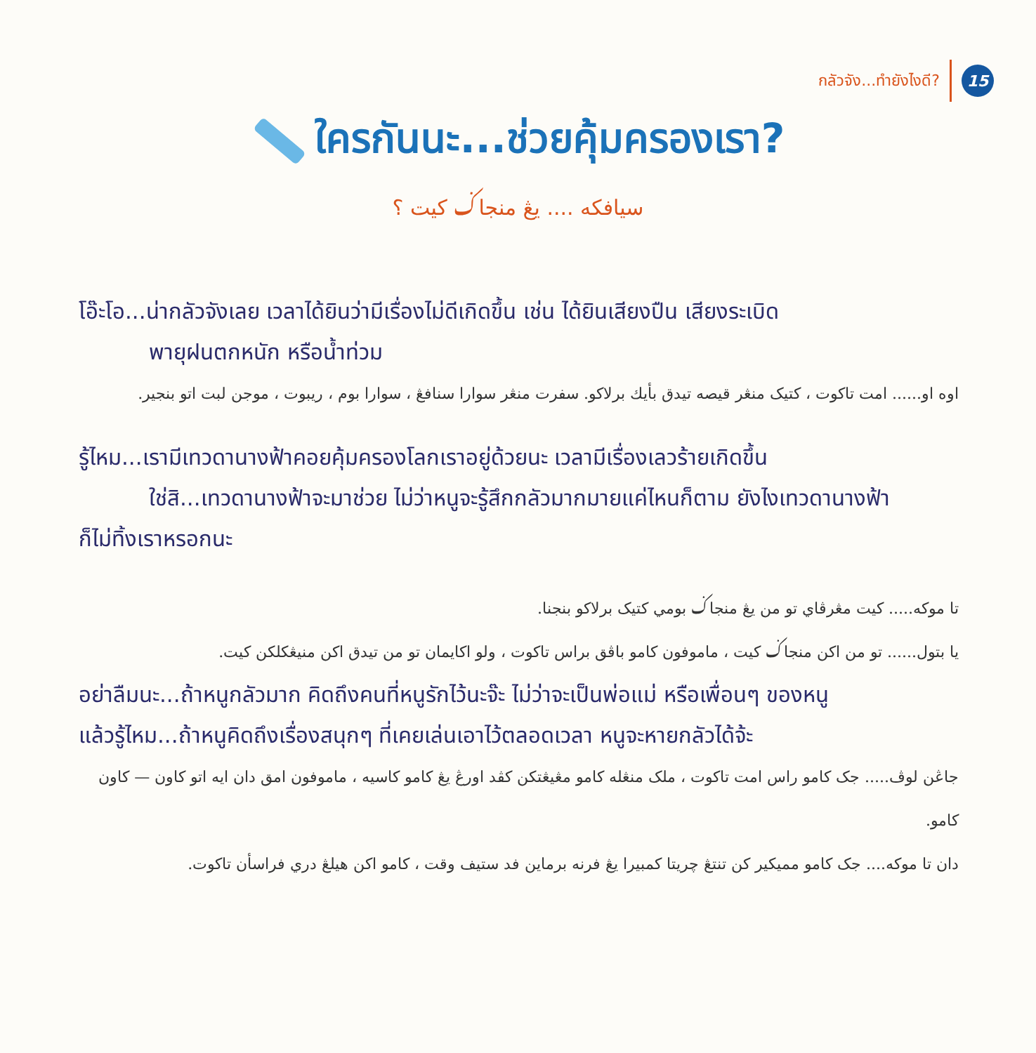กลัวจัง...ทำยังไงดี? 15
ใครกันนะ...ช่วยคุ้มครองเรา?
سيافکه .... يڠ منجاݢ کيت ؟
โอ๊ะโอ...น่ากลัวจังเลย เวลาได้ยินว่ามีเรื่องไม่ดีเกิดขึ้น เช่น ได้ยินเสียงปืน เสียงระเบิด
พายุฝนตกหนัก หรือน้ำท่วม
اوه او...... امت تاکوت ، کتيک منڠر قيصه تيدق بأيك برلاکو. سفرت منڠر سوارا سنافڠ ، سوارا بوم ، ريبوت ، موجن لبت اتو بنجير.
รู้ไหม...เรามีเทวดานางฟ้าคอยคุ้มครองโลกเราอยู่ด้วยนะ เวลามีเรื่องเลวร้ายเกิดขึ้น
ใช่สิ...เทวดานางฟ้าจะมาช่วย ไม่ว่าหนูจะรู้สึกกลัวมากมายแค่ไหนก็ตาม ยังไงเทวดานางฟ้า
ก็ไม่ทิ้งเราหรอกนะ
تا موکه..... کيت مڠرڤاي تو من يڠ منجاݢ بومي کتيک برلاکو بنجنا.
يا بتول...... تو من اکن منجاݢ کيت ، ماموفون کامو باڤق براس تاکوت ، ولو اکايمان تو من تيدق اکن منيڠکلکن کيت.
อย่าลืมนะ...ถ้าหนูกลัวมาก คิดถึงคนที่หนูรักไว้นะจ๊ะ ไม่ว่าจะเป็นพ่อแม่ หรือเพื่อนๆ ของหนู
แล้วรู้ไหม...ถ้าหนูคิดถึงเรื่องสนุกๆ ที่เคยเล่นเอาไว้ตลอดเวลา หนูจะหายกลัวได้จ้ะ
جاڠن لوڤ..... جک کامو راس امت تاکوت ، ملک منڠله کامو مڠيڠتکن کڤد اورڠ يڠ کامو کاسيه ، ماموفون امق دان ايه اتو کاون — کاون کامو.
دان تا موکه.... جک کامو مميکير کن تنتڠ چريتا کمبيرا يڠ فرنه برماين فد ستيف وقت ، کامو اکن هيلڠ دري فراسأن تاکوت.